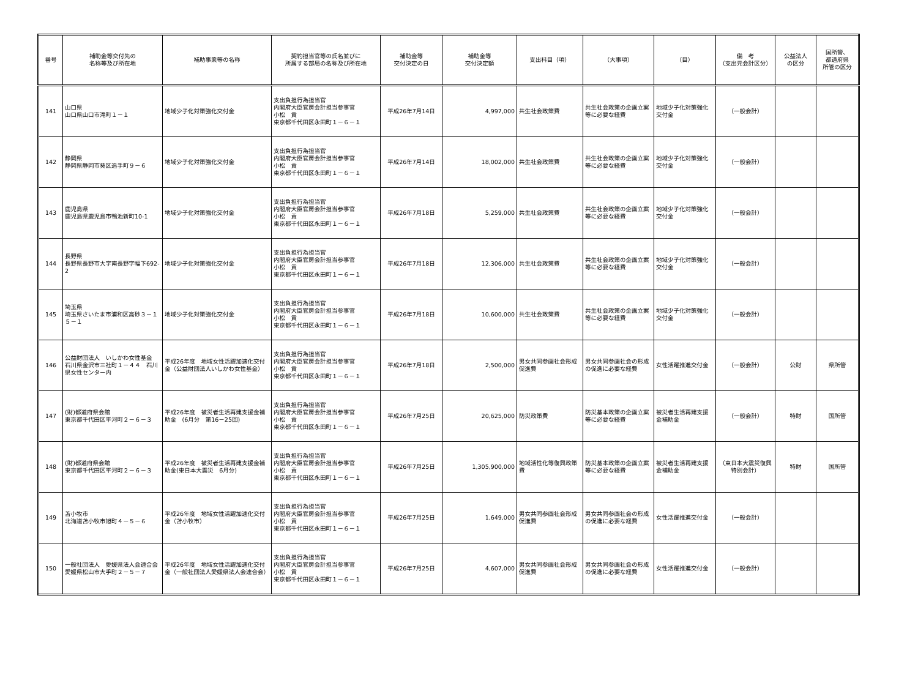| 番号 | 補助金等交付先の 名称等及び所在地 | 補助事業等の名称 | 契約担当官等の氏名並びに 所属する部局の名称及び所在地 | 補助金等 交付決定の日 | 補助金等 交付決定額 | 支出科目（項） | （大事項） | （目） | 備 考 （支出元会計区分） | 公益法人 の区分 | 国所管、 都道府県 所管の区分 |
| --- | --- | --- | --- | --- | --- | --- | --- | --- | --- | --- | --- |
| 141 | 山口県 山口県山口市滝町１－１ | 地域少子化対策強化交付金 | 支出負担行為担当官 内閣府大臣官房会計担当参事官 小松 貢 東京都千代田区永田町１－６－１ | 平成26年7月14日 | 4,997,000 | 共生社会政策費 | 共生社会政策の企画立案等に必要な経費 | 地域少子化対策強化交付金 | （一般会計） | | |
| 142 | 静岡県 静岡県静岡市葵区追手町９－６ | 地域少子化対策強化交付金 | 支出負担行為担当官 内閣府大臣官房会計担当参事官 小松 貢 東京都千代田区永田町１－６－１ | 平成26年7月14日 | 18,002,000 | 共生社会政策費 | 共生社会政策の企画立案等に必要な経費 | 地域少子化対策強化交付金 | （一般会計） | | |
| 143 | 鹿児島県 鹿児島県鹿児島市鴨池新町10-1 | 地域少子化対策強化交付金 | 支出負担行為担当官 内閣府大臣官房会計担当参事官 小松 貢 東京都千代田区永田町１－６－１ | 平成26年7月18日 | 5,259,000 | 共生社会政策費 | 共生社会政策の企画立案等に必要な経費 | 地域少子化対策強化交付金 | （一般会計） | | |
| 144 | 長野県 長野県長野市大字南長野字幅下692-2 | 地域少子化対策強化交付金 | 支出負担行為担当官 内閣府大臣官房会計担当参事官 小松 貢 東京都千代田区永田町１－６－１ | 平成26年7月18日 | 12,306,000 | 共生社会政策費 | 共生社会政策の企画立案等に必要な経費 | 地域少子化対策強化交付金 | （一般会計） | | |
| 145 | 埼玉県 埼玉県さいたま市浦和区高砂３－１５－１ | 地域少子化対策強化交付金 | 支出負担行為担当官 内閣府大臣官房会計担当参事官 小松 貢 東京都千代田区永田町１－６－１ | 平成26年7月18日 | 10,600,000 | 共生社会政策費 | 共生社会政策の企画立案等に必要な経費 | 地域少子化対策強化交付金 | （一般会計） | | |
| 146 | 公益財団法人 いしかわ女性基金 石川県金沢市三社町１－４４ 石川県女性センター内 | 平成26年度 地域女性活躍加速化交付金（公益財団法人いしかわ女性基金） | 支出負担行為担当官 内閣府大臣官房会計担当参事官 小松 貢 東京都千代田区永田町１－６－１ | 平成26年7月18日 | 2,500,000 | 男女共同参画社会形成促進費 | 男女共同参画社会の形成の促進に必要な経費 | 女性活躍推進交付金 | （一般会計） | 公財 | 県所管 |
| 147 | (財)都道府県会館 東京都千代田区平河町２－６－３ | 平成26年度 被災者生活再建支援金補助金 (6月分 第16－25回) | 支出負担行為担当官 内閣府大臣官房会計担当参事官 小松 貢 東京都千代田区永田町１－６－１ | 平成26年7月25日 | 20,625,000 | 防災政策費 | 防災基本政策の企画立案等に必要な経費 | 被災者生活再建支援金補助金 | （一般会計） | 特財 | 国所管 |
| 148 | (財)都道府県会館 東京都千代田区平河町２－６－３ | 平成26年度 被災者生活再建支援金補助金(東日本大震災 6月分) | 支出負担行為担当官 内閣府大臣官房会計担当参事官 小松 貢 東京都千代田区永田町１－６－１ | 平成26年7月25日 | 1,305,900,000 | 地域活性化等復興政策費 | 防災基本政策の企画立案等に必要な経費 | 被災者生活再建支援金補助金 | （東日本大震災復興特別会計） | 特財 | 国所管 |
| 149 | 苫小牧市 北海道苫小牧市旭町４－５－６ | 平成26年度 地域女性活躍加速化交付金（苫小牧市） | 支出負担行為担当官 内閣府大臣官房会計担当参事官 小松 貢 東京都千代田区永田町１－６－１ | 平成26年7月25日 | 1,649,000 | 男女共同参画社会形成促進費 | 男女共同参画社会の形成の促進に必要な経費 | 女性活躍推進交付金 | （一般会計） | | |
| 150 | 一般社団法人 愛媛県法人会連合会 愛媛県松山市大手町２－５－７ | 平成26年度 地域女性活躍加速化交付金（一般社団法人愛媛県法人会連合会） | 支出負担行為担当官 内閣府大臣官房会計担当参事官 小松 貢 東京都千代田区永田町１－６－１ | 平成26年7月25日 | 4,607,000 | 男女共同参画社会形成促進費 | 男女共同参画社会の形成の促進に必要な経費 | 女性活躍推進交付金 | （一般会計） | | |